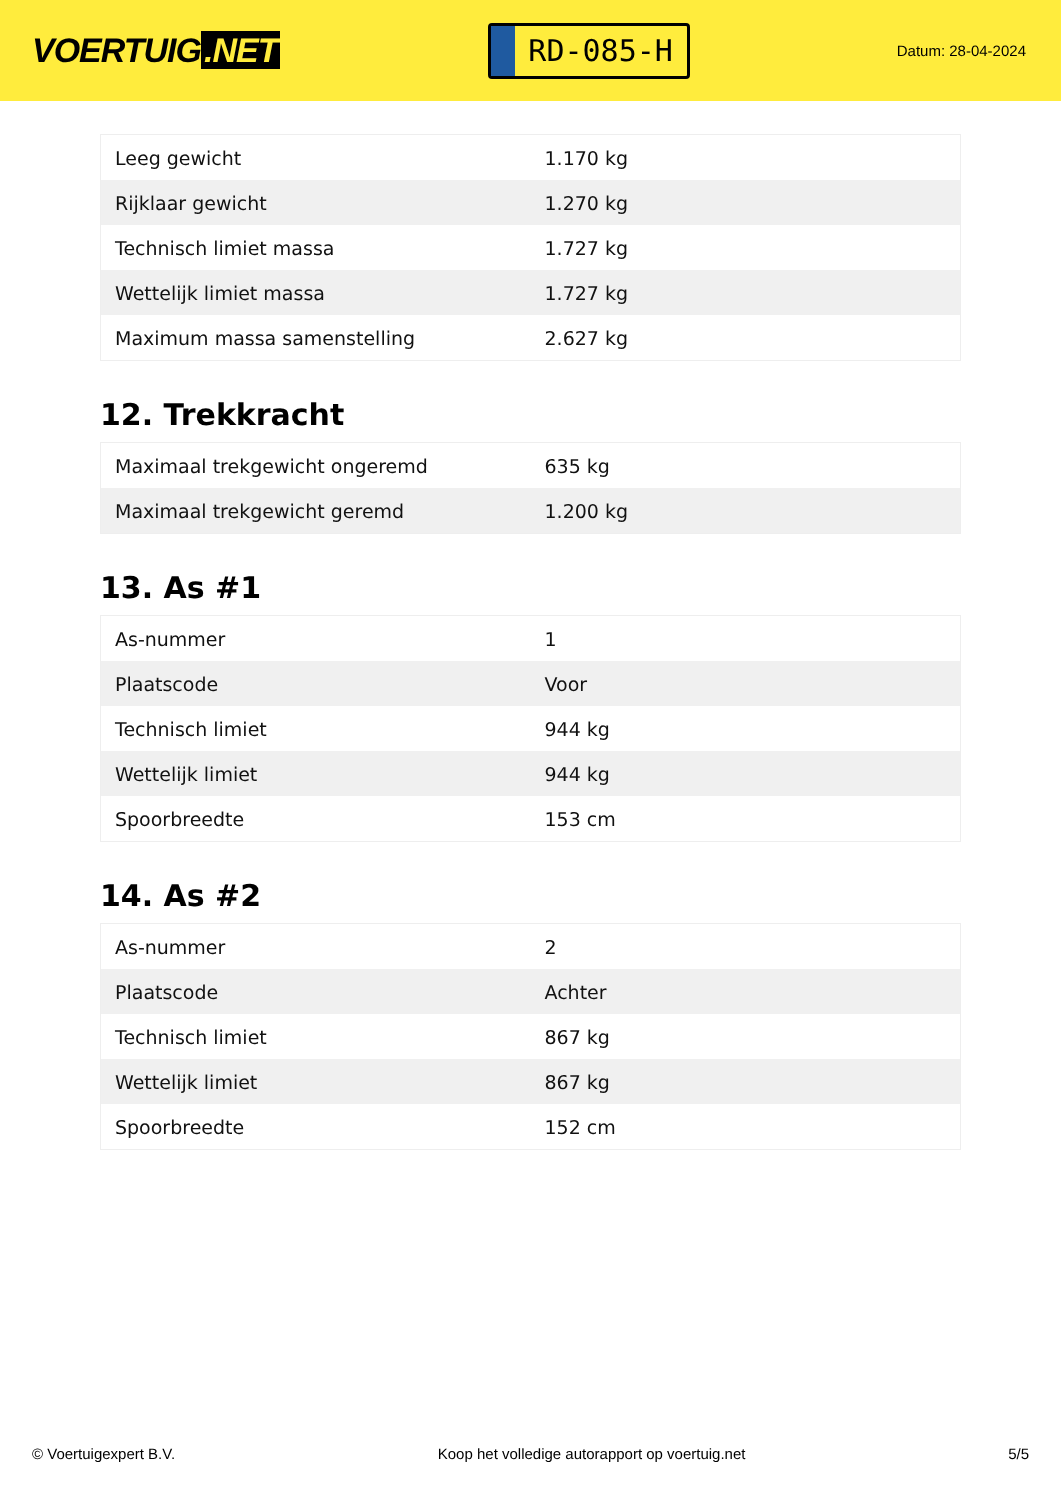VOERTUIG.NET
RD-085-H
Datum: 28-04-2024
| Leeg gewicht | 1.170 kg |
| Rijklaar gewicht | 1.270 kg |
| Technisch limiet massa | 1.727 kg |
| Wettelijk limiet massa | 1.727 kg |
| Maximum massa samenstelling | 2.627 kg |
12. Trekkracht
| Maximaal trekgewicht ongeremd | 635 kg |
| Maximaal trekgewicht geremd | 1.200 kg |
13. As #1
| As-nummer | 1 |
| Plaatscode | Voor |
| Technisch limiet | 944 kg |
| Wettelijk limiet | 944 kg |
| Spoorbreedte | 153 cm |
14. As #2
| As-nummer | 2 |
| Plaatscode | Achter |
| Technisch limiet | 867 kg |
| Wettelijk limiet | 867 kg |
| Spoorbreedte | 152 cm |
© Voertuigexpert B.V. Koop het volledige autorapport op voertuig.net 5/5